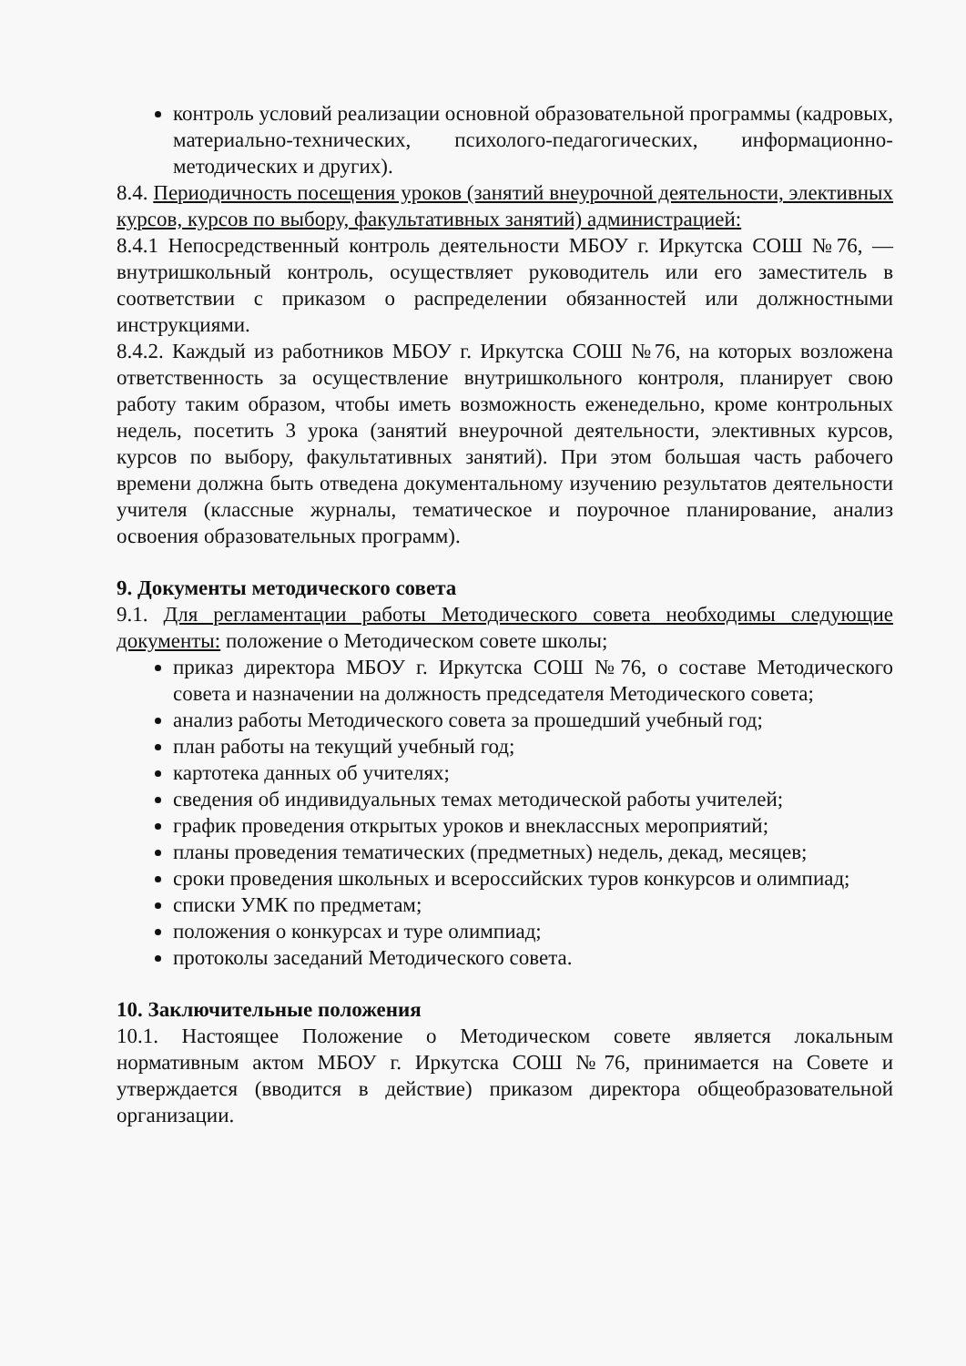контроль условий реализации основной образовательной программы (кадровых, материально-технических, психолого-педагогических, информационно-методических и других).
8.4. Периодичность посещения уроков (занятий внеурочной деятельности, элективных курсов, курсов по выбору, факультативных занятий) администрацией:
8.4.1 Непосредственный контроль деятельности МБОУ г. Иркутска СОШ №76, — внутришкольный контроль, осуществляет руководитель или его заместитель в соответствии с приказом о распределении обязанностей или должностными инструкциями.
8.4.2. Каждый из работников МБОУ г. Иркутска СОШ №76, на которых возложена ответственность за осуществление внутришкольного контроля, планирует свою работу таким образом, чтобы иметь возможность еженедельно, кроме контрольных недель, посетить 3 урока (занятий внеурочной деятельности, элективных курсов, курсов по выбору, факультативных занятий). При этом большая часть рабочего времени должна быть отведена документальному изучению результатов деятельности учителя (классные журналы, тематическое и поурочное планирование, анализ освоения образовательных программ).
9. Документы методического совета
9.1. Для регламентации работы Методического совета необходимы следующие документы: положение о Методическом совете школы;
приказ директора МБОУ г. Иркутска СОШ №76, о составе Методического совета и назначении на должность председателя Методического совета;
анализ работы Методического совета за прошедший учебный год;
план работы на текущий учебный год;
картотека данных об учителях;
сведения об индивидуальных темах методической работы учителей;
график проведения открытых уроков и внеклассных мероприятий;
планы проведения тематических (предметных) недель, декад, месяцев;
сроки проведения школьных и всероссийских туров конкурсов и олимпиад;
списки УМК по предметам;
положения о конкурсах и туре олимпиад;
протоколы заседаний Методического совета.
10. Заключительные положения
10.1. Настоящее Положение о Методическом совете является локальным нормативным актом МБОУ г. Иркутска СОШ №76, принимается на Совете и утверждается (вводится в действие) приказом директора общеобразовательной организации.